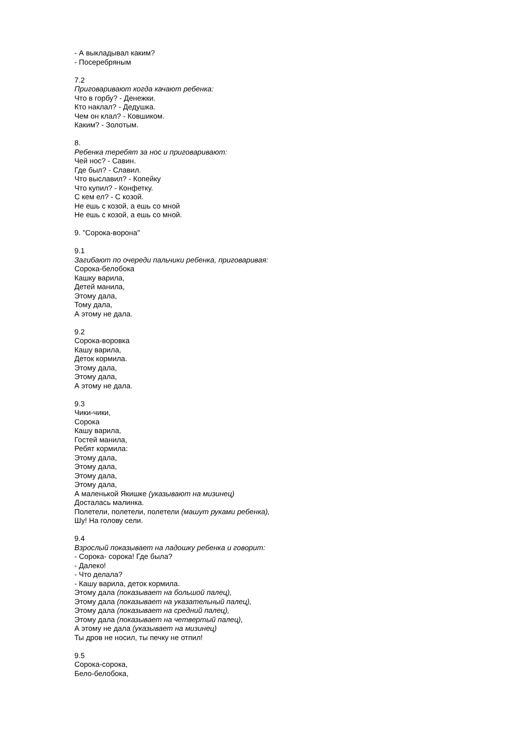- А выкладывал каким?
- Посеребряным
7.2
Приговаривают когда качают ребенка:
Что в горбу? - Денежки.
Кто наклал? - Дедушка.
Чем он клал? - Ковшиком.
Каким? - Золотым.
8.
Ребенка теребят за нос и приговаривают:
Чей нос? - Савин.
Где был? - Славил.
Что выславил? - Копейку
Что купил? - Конфетку.
С кем ел? - С козой.
Не ешь с козой, а ешь со мной
Не ешь с козой, а ешь со мной.
9. "Сорока-ворона"
9.1
Загибают по очереди пальчики ребенка, приговаривая:
Сорока-белобока
Кашку варила,
Детей манила,
Этому дала,
Тому дала,
А этому не дала.
9.2
Сорока-воровка
Кашу варила,
Деток кормила.
Этому дала,
Этому дала,
А этому не дала.
9.3
Чики-чики,
Сорока
Кашу варила,
Гостей манила,
Ребят кормила:
Этому дала,
Этому дала,
Этому дала,
Этому дала,
А маленькой Якишке (указывают на мизинец)
Досталась малинка.
Полетели, полетели, полетели (машут руками ребенка),
Шу! На голову сели.
9.4
Взрослый показывает на ладошку ребенка и говорит:
- Сорока- сорока! Где была?
- Далеко!
- Что делала?
- Кашу варила, деток кормила.
Этому дала (показывает на большой палец),
Этому дала (показывает на указательный палец),
Этому дала (показывает на средний палец),
Этому дала (показывает на четвертый палец),
А этому не дала (указывает на мизинец)
Ты дров не носил, ты печку не отпил!
9.5
Сорока-сорока,
Бело-белобока,